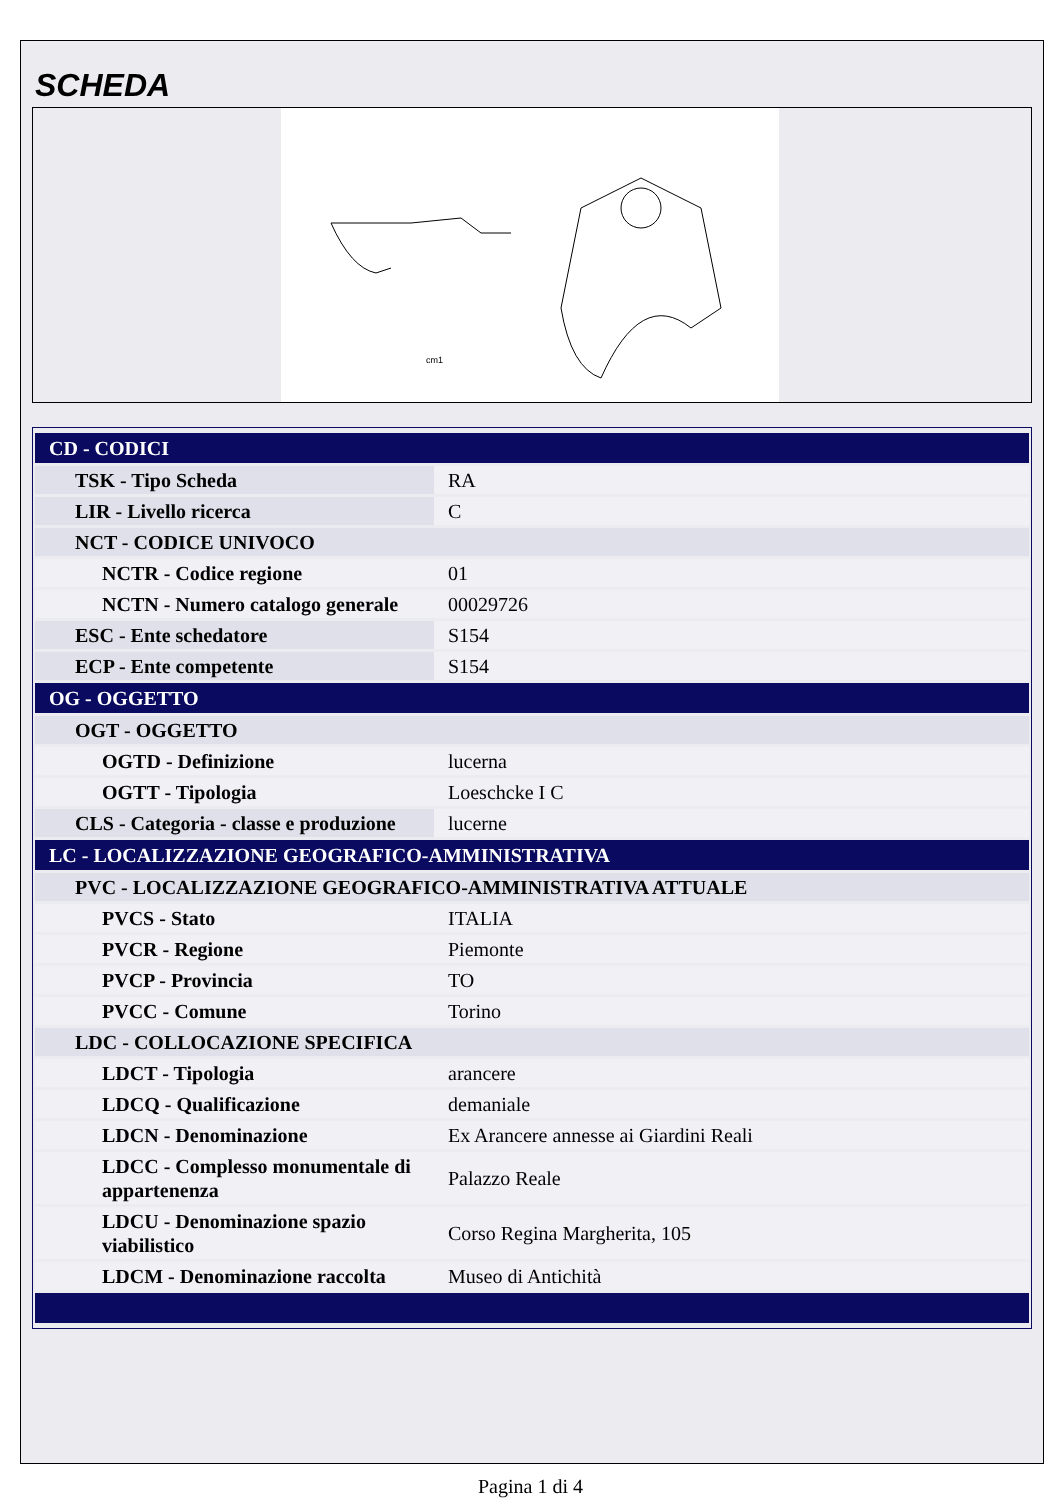SCHEDA
cm1
| CD - CODICI | |
| TSK - Tipo Scheda | RA |
| LIR - Livello ricerca | C |
| NCT - CODICE UNIVOCO | |
| NCTR - Codice regione | 01 |
| NCTN - Numero catalogo generale | 00029726 |
| ESC - Ente schedatore | S154 |
| ECP - Ente competente | S154 |
| OG - OGGETTO | |
| OGT - OGGETTO | |
| OGTD - Definizione | lucerna |
| OGTT - Tipologia | Loeschcke I C |
| CLS - Categoria - classe e produzione | lucerne |
| LC - LOCALIZZAZIONE GEOGRAFICO-AMMINISTRATIVA | |
| PVC - LOCALIZZAZIONE GEOGRAFICO-AMMINISTRATIVA ATTUALE | |
| PVCS - Stato | ITALIA |
| PVCR - Regione | Piemonte |
| PVCP - Provincia | TO |
| PVCC - Comune | Torino |
| LDC - COLLOCAZIONE SPECIFICA | |
| LDCT - Tipologia | arancere |
| LDCQ - Qualificazione | demaniale |
| LDCN - Denominazione | Ex Arancere annesse ai Giardini Reali |
| LDCC - Complesso monumentale di appartenenza | Palazzo Reale |
| LDCU - Denominazione spazio viabilistico | Corso Regina Margherita, 105 |
| LDCM - Denominazione raccolta | Museo di Antichità |
Pagina 1 di 4